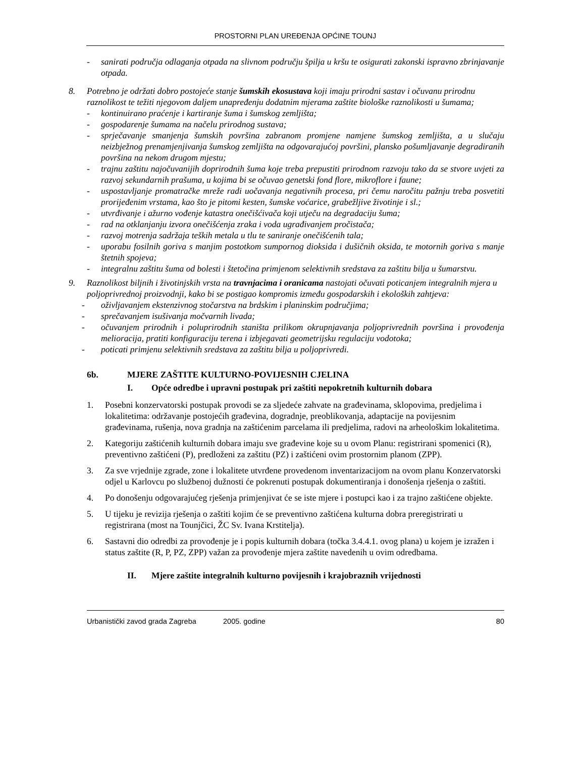PROSTORNI PLAN UREĐENJA OPĆINE TOUNJ
- sanirati područja odlaganja otpada na slivnom području špilja u kršu te osigurati zakonski ispravno zbrinjavanje otpada.
8. Potrebno je održati dobro postojeće stanje šumskih ekosustava koji imaju prirodni sastav i očuvanu prirodnu raznolikost te težiti njegovom daljem unapređenju dodatnim mjerama zaštite biološke raznolikosti u šumama;
- kontinuirano praćenje i kartiranje šuma i šumskog zemljišta;
- gospodarenje šumama na načelu prirodnog sustava;
- sprječavanje smanjenja šumskih površina zabranom promjene namjene šumskog zemljišta, a u slučaju neizbježnog prenamjenjivanja šumskog zemljišta na odgovarajućoj površini, plansko pošumljavanje degradiranih površina na nekom drugom mjestu;
- trajnu zaštitu najočuvanijih doprirodnih šuma koje treba prepustiti prirodnom razvoju tako da se stvore uvjeti za razvoj sekundarnih prašuma, u kojima bi se očuvao genetski fond flore, mikroflore i faune;
- uspostavljanje promatračke mreže radi uočavanja negativnih procesa, pri čemu naročitu pažnju treba posvetiti prorijeđenim vrstama, kao što je pitomi kesten, šumske voćarice, grabežljive životinje i sl.;
- utvrđivanje i ažurno vođenje katastra onečišćivača koji utječu na degradaciju šuma;
- rad na otklanjanju izvora onečišćenja zraka i voda ugrađivanjem pročistača;
- razvoj motrenja sadržaja teških metala u tlu te saniranje onečišćenih tala;
- uporabu fosilnih goriva s manjim postotkom sumpornog dioksida i dušičnih oksida, te motornih goriva s manje štetnih spojeva;
- integralnu zaštitu šuma od bolesti i štetočina primjenom selektivnih sredstava za zaštitu bilja u šumarstvu.
9. Raznolikost biljnih i životinjskih vrsta na travnjacima i oranicama nastojati očuvati poticanjem integralnih mjera u poljoprivrednoj proizvodnji, kako bi se postigao kompromis između gospodarskih i ekoloških zahtjeva:
- oživljavanjem ekstenzivnog stočarstva na brdskim i planinskim područjima;
- sprečavanjem isušivanja močvarnih livada;
- očuvanjem prirodnih i poluprirodnih staništa prilikom okrupnjavanja poljoprivrednih površina i provođenja melioracija, pratiti konfiguraciju terena i izbjegavati geometrijsku regulaciju vodotoka;
- poticati primjenu selektivnih sredstava za zaštitu bilja u poljoprivredi.
6b. MJERE ZAŠTITE KULTURNO-POVIJESNIH CJELINA
I. Opće odredbe i upravni postupak pri zaštiti nepokretnih kulturnih dobara
1. Posebni konzervatorski postupak provodi se za sljedeće zahvate na građevinama, sklopovima, predjelima i lokalitetima: održavanje postojećih građevina, dogradnje, preoblikovanja, adaptacije na povijesnim građevinama, rušenja, nova gradnja na zaštićenim parcelama ili predjelima, radovi na arheološkim lokalitetima.
2. Kategoriju zaštićenih kulturnih dobara imaju sve građevine koje su u ovom Planu: registrirani spomenici (R), preventivno zaštićeni (P), predloženi za zaštitu (PZ) i zaštićeni ovim prostornim planom (ZPP).
3. Za sve vrjednije zgrade, zone i lokalitete utvrđene provedenom inventarizacijom na ovom planu Konzervatorski odjel u Karlovcu po službenoj dužnosti će pokrenuti postupak dokumentiranja i donošenja rješenja o zaštiti.
4. Po donošenju odgovarajućeg rješenja primjenjivat će se iste mjere i postupci kao i za trajno zaštićene objekte.
5. U tijeku je revizija rješenja o zaštiti kojim će se preventivno zaštićena kulturna dobra preregistrirati u registrirana (most na Tounjčici, ŽC Sv. Ivana Krstitelja).
6. Sastavni dio odredbi za provođenje je i popis kulturnih dobara (točka 3.4.4.1. ovog plana) u kojem je izražen i status zaštite (R, P, PZ, ZPP) važan za provođenje mjera zaštite navedenih u ovim odredbama.
II. Mjere zaštite integralnih kulturno povijesnih i krajobraznih vrijednosti
Urbanistički zavod grada Zagreba 2005. godine 80